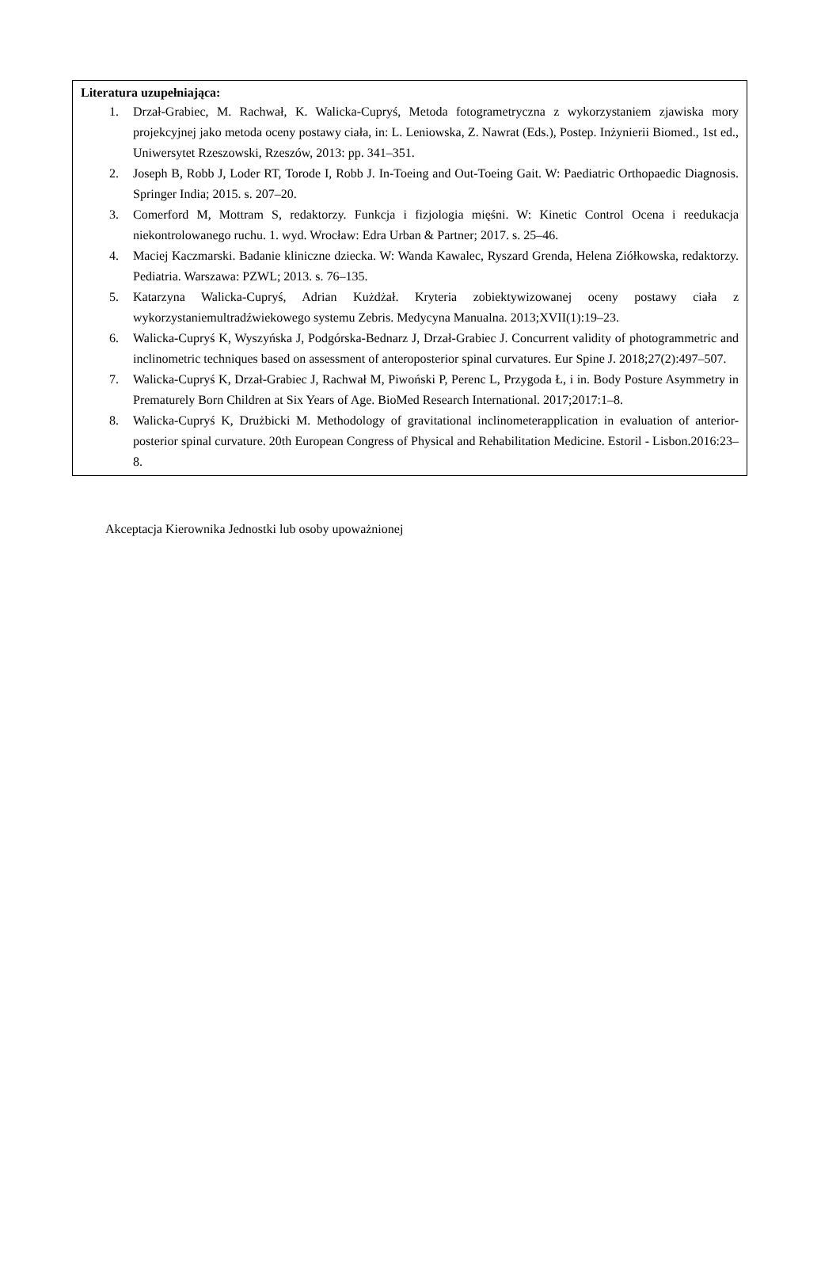Literatura uzupełniająca:
1. Drzał-Grabiec, M. Rachwał, K. Walicka-Cupryś, Metoda fotogrametryczna z wykorzystaniem zjawiska mory projekcyjnej jako metoda oceny postawy ciała, in: L. Leniowska, Z. Nawrat (Eds.), Postep. Inżynierii Biomed., 1st ed., Uniwersytet Rzeszowski, Rzeszów, 2013: pp. 341–351.
2. Joseph B, Robb J, Loder RT, Torode I, Robb J. In-Toeing and Out-Toeing Gait. W: Paediatric Orthopaedic Diagnosis. Springer India; 2015. s. 207–20.
3. Comerford M, Mottram S, redaktorzy. Funkcja i fizjologia mięśni. W: Kinetic Control Ocena i reedukacja niekontrolowanego ruchu. 1. wyd. Wrocław: Edra Urban & Partner; 2017. s. 25–46.
4. Maciej Kaczmarski. Badanie kliniczne dziecka. W: Wanda Kawalec, Ryszard Grenda, Helena Ziółkowska, redaktorzy. Pediatria. Warszawa: PZWL; 2013. s. 76–135.
5. Katarzyna Walicka-Cupryś, Adrian Kużdżał. Kryteria zobiektywizowanej oceny postawy ciała z wykorzystaniemultradźwiekowego systemu Zebris. Medycyna Manualna. 2013;XVII(1):19–23.
6. Walicka-Cupryś K, Wyszyńska J, Podgórska-Bednarz J, Drzał-Grabiec J. Concurrent validity of photogrammetric and inclinometric techniques based on assessment of anteroposterior spinal curvatures. Eur Spine J. 2018;27(2):497–507.
7. Walicka-Cupryś K, Drzał-Grabiec J, Rachwał M, Piwoński P, Perenc L, Przygoda Ł, i in. Body Posture Asymmetry in Prematurely Born Children at Six Years of Age. BioMed Research International. 2017;2017:1–8.
8. Walicka-Cupryś K, Drużbicki M. Methodology of gravitational inclinometerapplication in evaluation of anterior-posterior spinal curvature. 20th European Congress of Physical and Rehabilitation Medicine. Estoril - Lisbon.2016:23–8.
Akceptacja Kierownika Jednostki lub osoby upoważnionej